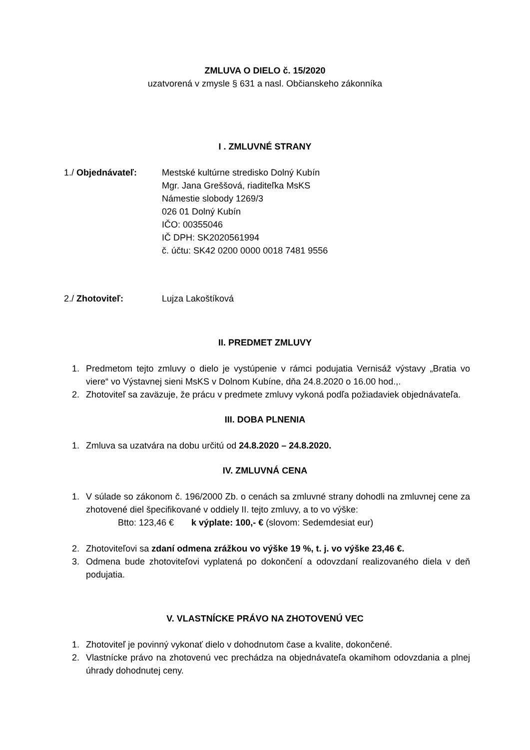ZMLUVA O DIELO č. 15/2020
uzatvorená v zmysle § 631 a nasl. Občianskeho zákonníka
I . ZMLUVNÉ STRANY
1./ Objednávateľ: Mestské kultúrne stredisko Dolný Kubín
Mgr. Jana Greššová, riaditeľka MsKS
Námestie slobody 1269/3
026 01 Dolný Kubín
IČO: 00355046
IČ DPH: SK2020561994
č. účtu: SK42 0200 0000 0018 7481 9556
2./ Zhotoviteľ: Lujza Lakoštíková
II. PREDMET ZMLUVY
1. Predmetom tejto zmluvy o dielo je vystúpenie v rámci podujatia Vernisáž výstavy „Bratia vo viere“ vo Výstavnej sieni MsKS v Dolnom Kubíne, dňa 24.8.2020 o 16.00 hod.,.
2. Zhotoviteľ sa zaväzuje, že prácu v predmete zmluvy vykoná podľa požiadaviek objednávateľa.
III. DOBA PLNENIA
1. Zmluva sa uzatvára na dobu určitú od 24.8.2020 – 24.8.2020.
IV. ZMLUVNÁ CENA
1. V súlade so zákonom č. 196/2000 Zb. o cenách sa zmluvné strany dohodli na zmluvnej cene za zhotovené diel špecifikované v oddiely II. tejto zmluvy, a to vo výške:
Btto: 123,46 € k výplate: 100,- € (slovom: Sedemdesiat eur)
2. Zhotoviteľovi sa zdaní odmena zrážkou vo výške 19 %, t. j. vo výške 23,46 €.
3. Odmena bude zhotoviteľovi vyplatená po dokončení a odovzdaní realizovaného diela v deň podujatia.
V. VLASTNÍCKE PRÁVO NA ZHOTOVENÚ VEC
1. Zhotoviteľ je povinný vykonať dielo v dohodnutom čase a kvalite, dokončené.
2. Vlastnícke právo na zhotovenú vec prechádza na objednávateľa okamihom odovzdania a plnej úhrady dohodnutej ceny.